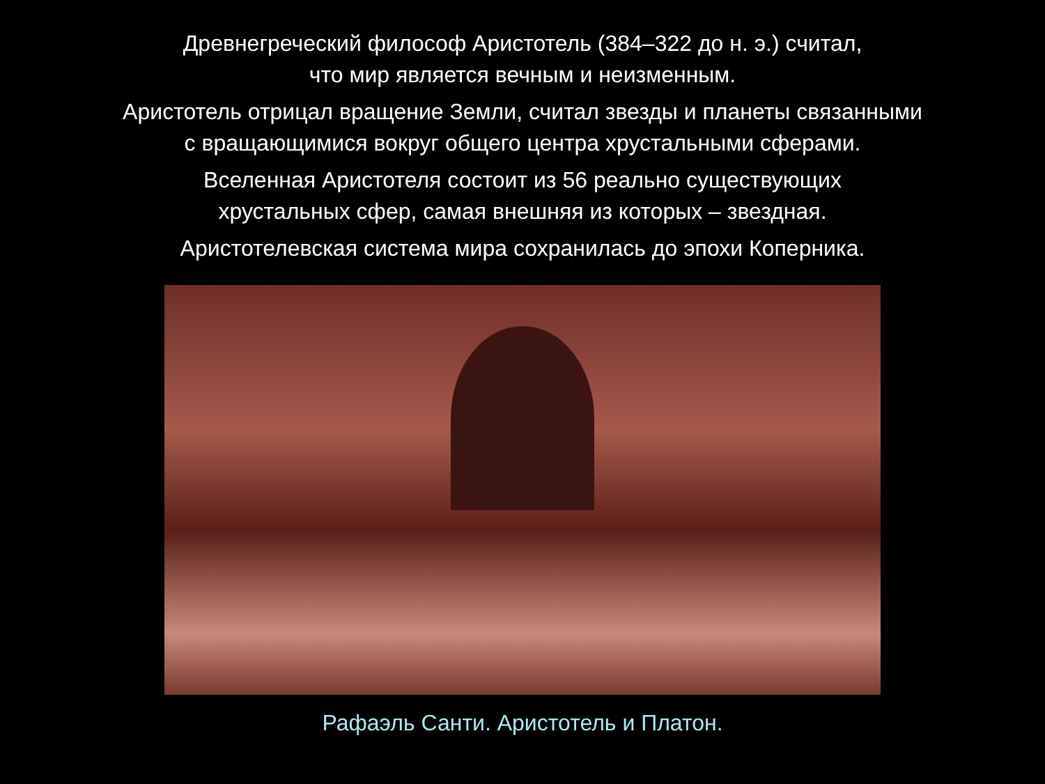Древнегреческий философ Аристотель (384–322 до н. э.) считал,
что мир является вечным и неизменным.
Аристотель отрицал вращение Земли, считал звезды и планеты связанными
с вращающимися вокруг общего центра хрустальными сферами.
Вселенная Аристотеля состоит из 56 реально существующих
хрустальных сфер, самая внешняя из которых – звездная.
Аристотелевская система мира сохранилась до эпохи Коперника.
Рафаэль Санти. Аристотель и Платон.